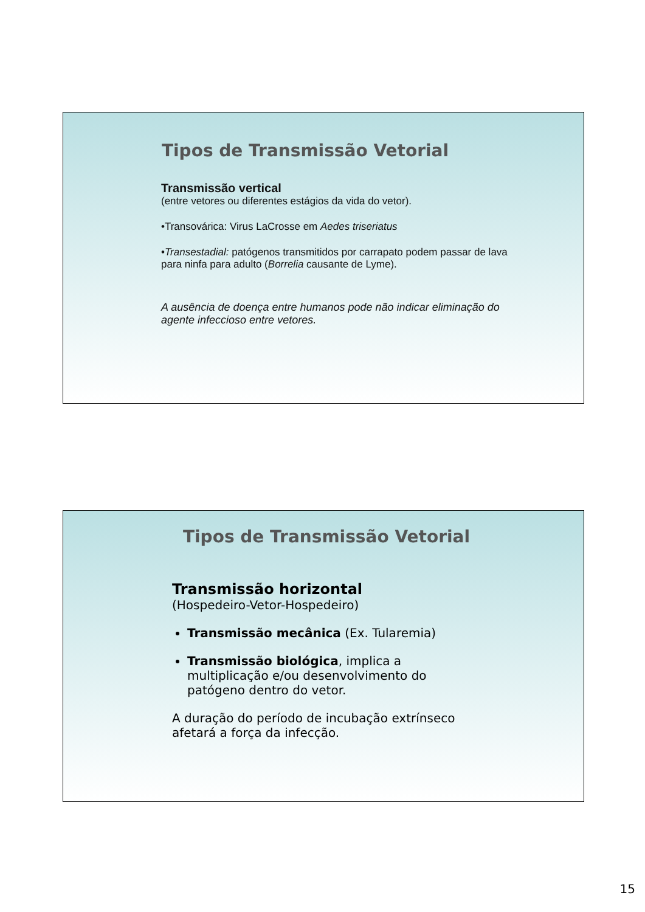Tipos de Transmissão Vetorial
Transmissão vertical
(entre vetores ou diferentes estágios da vida do vetor).
•Transovárica: Virus LaCrosse em Aedes triseriatus
•Transestadial: patógenos transmitidos por carrapato podem passar de lava para ninfa para adulto (Borrelia causante de Lyme).
A ausência de doença entre humanos pode não indicar eliminação do agente infeccioso entre vetores.
Tipos de Transmissão Vetorial
Transmissão horizontal
(Hospedeiro-Vetor-Hospedeiro)
Transmissão mecânica (Ex. Tularemia)
Transmissão biológica, implica a multiplicação e/ou desenvolvimento do patógeno dentro do vetor.
A duração do período de incubação extrínseco afetará a força da infecção.
15